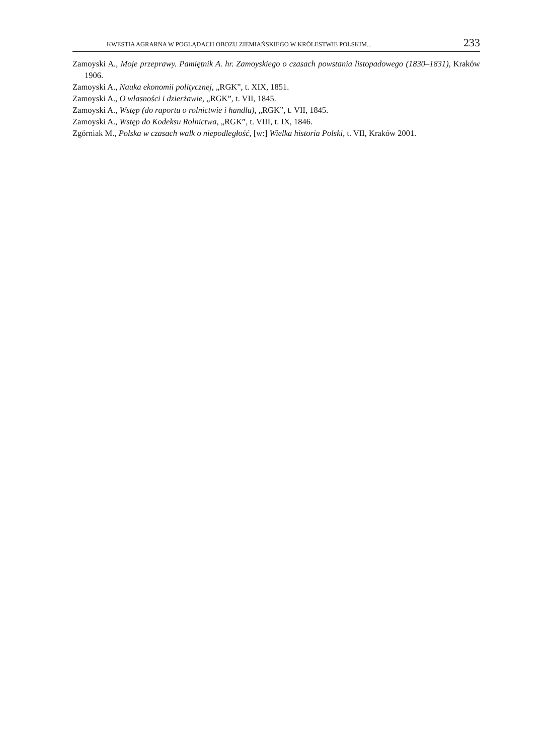KWESTIA AGRARNA W POGLĄDACH OBOZU ZIEMIAŃSKIEGO W KRÓLESTWIE POLSKIM... 233
Zamoyski A., Moje przeprawy. Pamiętnik A. hr. Zamoyskiego o czasach powstania listopadowego (1830–1831), Kraków 1906.
Zamoyski A., Nauka ekonomii politycznej, „RGK”, t. XIX, 1851.
Zamoyski A., O własności i dzierżawie, „RGK”, t. VII, 1845.
Zamoyski A., Wstęp (do raportu o rolnictwie i handlu), „RGK”, t. VII, 1845.
Zamoyski A., Wstęp do Kodeksu Rolnictwa, „RGK”, t. VIII, t. IX, 1846.
Zgórniak M., Polska w czasach walk o niepodległość, [w:] Wielka historia Polski, t. VII, Kraków 2001.